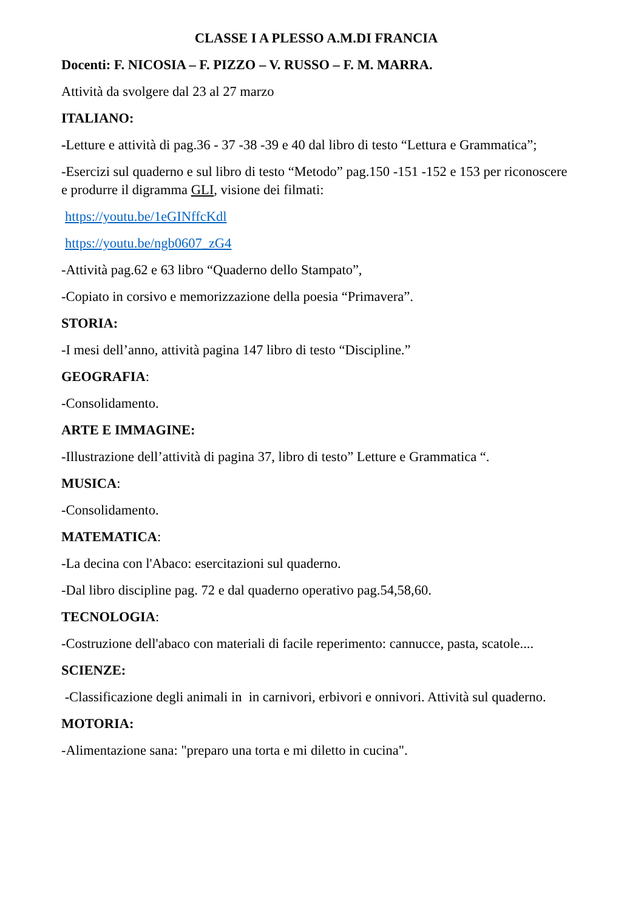CLASSE I A PLESSO A.M.DI FRANCIA
Docenti: F. NICOSIA – F. PIZZO – V. RUSSO – F. M. MARRA.
Attività da svolgere dal 23 al 27 marzo
ITALIANO:
-Letture e attività di pag.36 - 37 -38 -39 e 40 dal libro di testo “Lettura e Grammatica”;
-Esercizi sul quaderno e sul libro di testo “Metodo” pag.150 -151 -152 e 153 per riconoscere e produrre il digramma GLI, visione dei filmati:
https://youtu.be/1eGINffcKdl
https://youtu.be/ngb0607_zG4
-Attività pag.62 e 63 libro “Quaderno dello Stampato”,
-Copiato in corsivo e memorizzazione della poesia “Primavera”.
STORIA:
-I mesi dell’anno, attività pagina 147 libro di testo “Discipline.”
GEOGRAFIA:
-Consolidamento.
ARTE E IMMAGINE:
-Illustrazione dell’attività di pagina 37, libro di testo” Letture e Grammatica “.
MUSICA:
-Consolidamento.
MATEMATICA:
-La decina con l'Abaco: esercitazioni sul quaderno.
-Dal libro discipline pag. 72 e dal quaderno operativo pag.54,58,60.
TECNOLOGIA:
-Costruzione dell'abaco con materiali di facile reperimento: cannucce, pasta, scatole....
SCIENZE:
-Classificazione degli animali in in carnivori, erbivori e onnivori. Attività sul quaderno.
MOTORIA:
-Alimentazione sana: "preparo una torta e mi diletto in cucina".